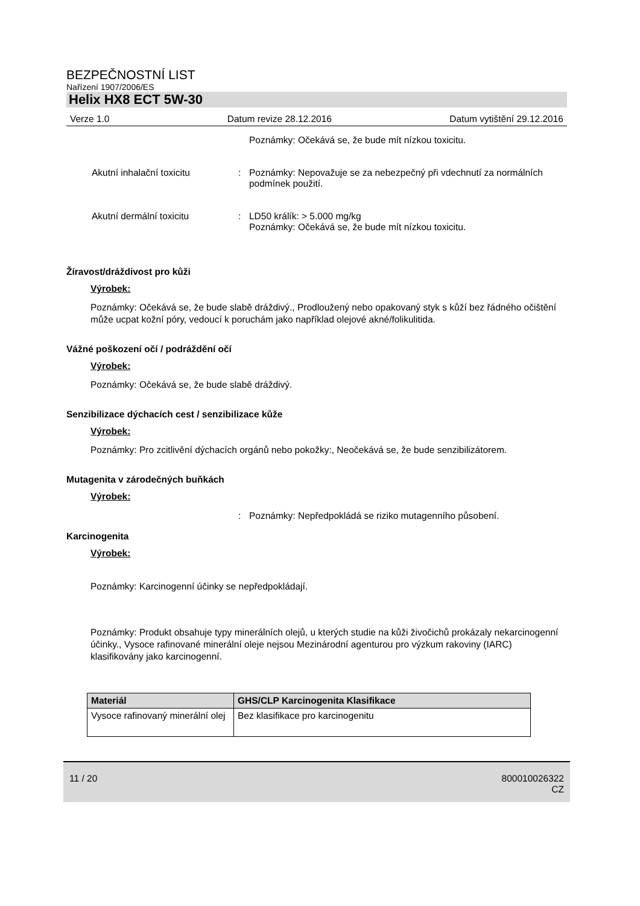BEZPEČNOSTNÍ LIST
Nařízení 1907/2006/ES
Helix HX8 ECT 5W-30
Verze 1.0 Datum revize 28.12.2016 Datum vytištění 29.12.2016
Poznámky: Očekává se, že bude mít nízkou toxicitu.
Akutní inhalační toxicitu : Poznámky: Nepovažuje se za nebezpečný při vdechnutí za normálních podmínek použití.
Akutní dermální toxicitu : LD50 králík: > 5.000 mg/kg
Poznámky: Očekává se, že bude mít nízkou toxicitu.
Žíravost/dráždivost pro kůži
Výrobek:
Poznámky: Očekává se, že bude slabě dráždivý., Prodloužený nebo opakovaný styk s kůží bez řádného očištění může ucpat kožní póry, vedoucí k poruchám jako například olejové akné/folikulitida.
Vážné poškození očí / podráždění očí
Výrobek:
Poznámky: Očekává se, že bude slabě dráždivý.
Senzibilizace dýchacích cest / senzibilizace kůže
Výrobek:
Poznámky: Pro zcitlivění dýchacích orgánů nebo pokožky:, Neočekává se, že bude senzibilizátorem.
Mutagenita v zárodečných buňkách
Výrobek:
: Poznámky: Nepředpokládá se riziko mutagenního působení.
Karcinogenita
Výrobek:
Poznámky: Karcinogenní účinky se nepředpokládají.
Poznámky: Produkt obsahuje typy minerálních olejů, u kterých studie na kůži živočichů prokázaly nekarcinogenní účinky., Vysoce rafinované minerální oleje nejsou Mezinárodní agenturou pro výzkum rakoviny (IARC) klasifikovány jako karcinogenní.
| Materiál | GHS/CLP Karcinogenita Klasifikace |
| --- | --- |
| Vysoce rafinovaný minerální olej | Bez klasifikace pro karcinogenitu |
11 / 20 800010026322
CZ